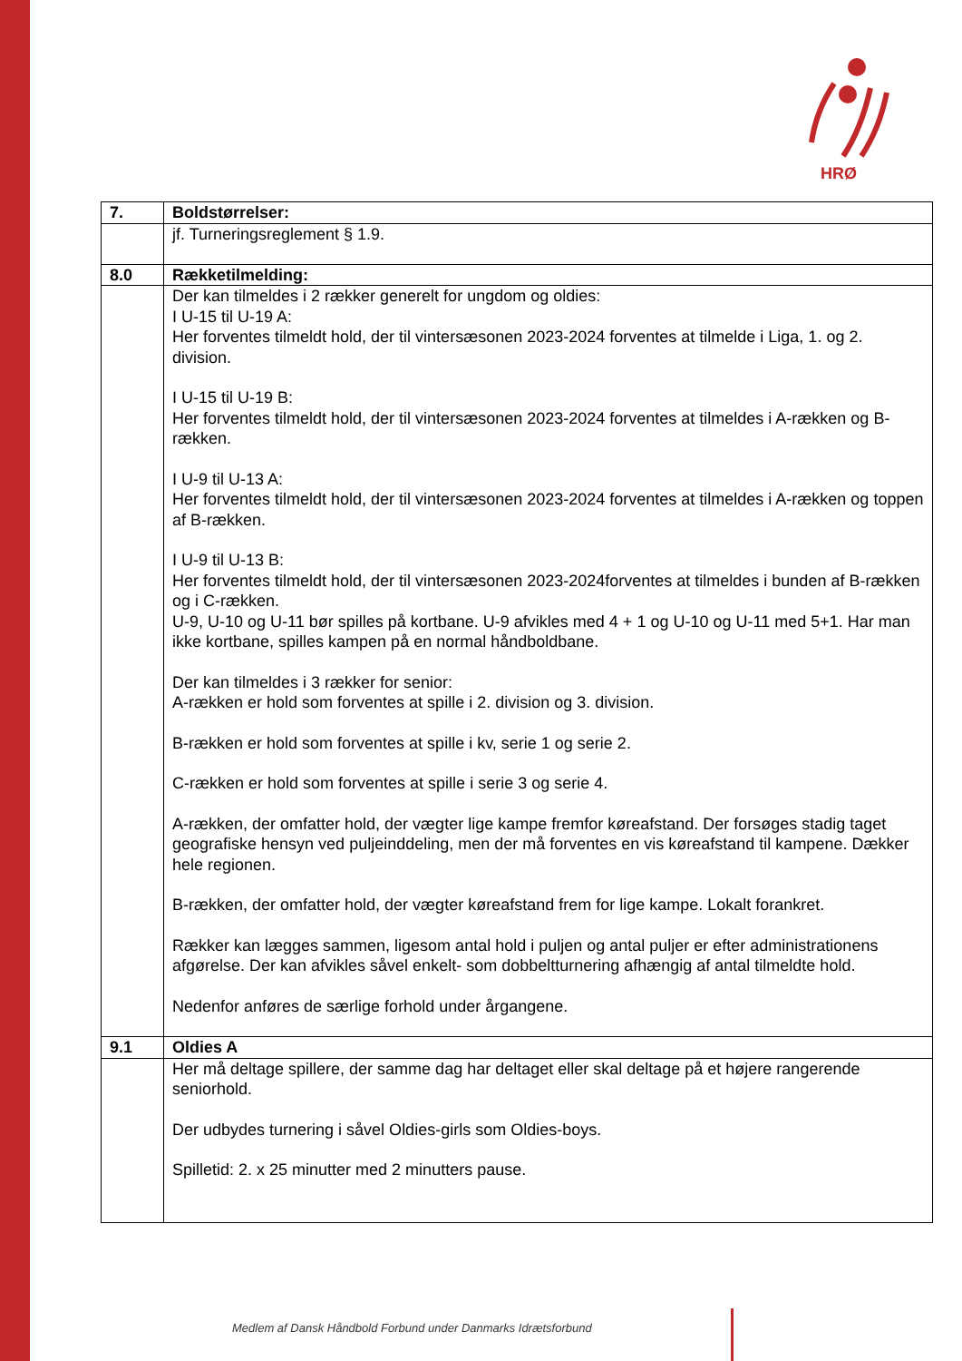HRØ
| 7. | Boldstørrelser: |
| | jf. Turneringsreglement § 1.9. |
| 8.0 | Rækketilmelding: |
| | Der kan tilmeldes i 2 rækker generelt for ungdom og oldies: I U-15 til U-19 A: Her forventes tilmeldt hold, der til vintersæsonen 2023-2024 forventes at tilmelde i Liga, 1. og 2. division. I U-15 til U-19 B: Her forventes tilmeldt hold, der til vintersæsonen 2023-2024 forventes at tilmeldes i A-rækken og B-rækken. I U-9 til U-13 A: Her forventes tilmeldt hold, der til vintersæsonen 2023-2024 forventes at tilmeldes i A-rækken og toppen af B-rækken. I U-9 til U-13 B: Her forventes tilmeldt hold, der til vintersæsonen 2023-2024forventes at tilmeldes i bunden af B-rækken og i C-rækken. U-9, U-10 og U-11 bør spilles på kortbane. U-9 afvikles med 4 + 1 og U-10 og U-11 med 5+1. Har man ikke kortbane, spilles kampen på en normal håndboldbane. Der kan tilmeldes i 3 rækker for senior: A-rækken er hold som forventes at spille i 2. division og 3. division. B-rækken er hold som forventes at spille i kv, serie 1 og serie 2. C-rækken er hold som forventes at spille i serie 3 og serie 4. A-rækken, der omfatter hold, der vægter lige kampe fremfor køreafstand. Der forsøges stadig taget geografiske hensyn ved puljeinddeling, men der må forventes en vis køreafstand til kampene. Dækker hele regionen. B-rækken, der omfatter hold, der vægter køreafstand frem for lige kampe. Lokalt forankret. Rækker kan lægges sammen, ligesom antal hold i puljen og antal puljer er efter administrationens afgørelse. Der kan afvikles såvel enkelt- som dobbeltturnering afhængig af antal tilmeldte hold. Nedenfor anføres de særlige forhold under årgangene. |
| 9.1 | Oldies A |
| | Her må deltage spillere, der samme dag har deltaget eller skal deltage på et højere rangerende seniorhold. Der udbydes turnering i såvel Oldies-girls som Oldies-boys. Spilletid: 2. x 25 minutter med 2 minutters pause. |
Medlem af Dansk Håndbold Forbund under Danmarks Idrætsforbund